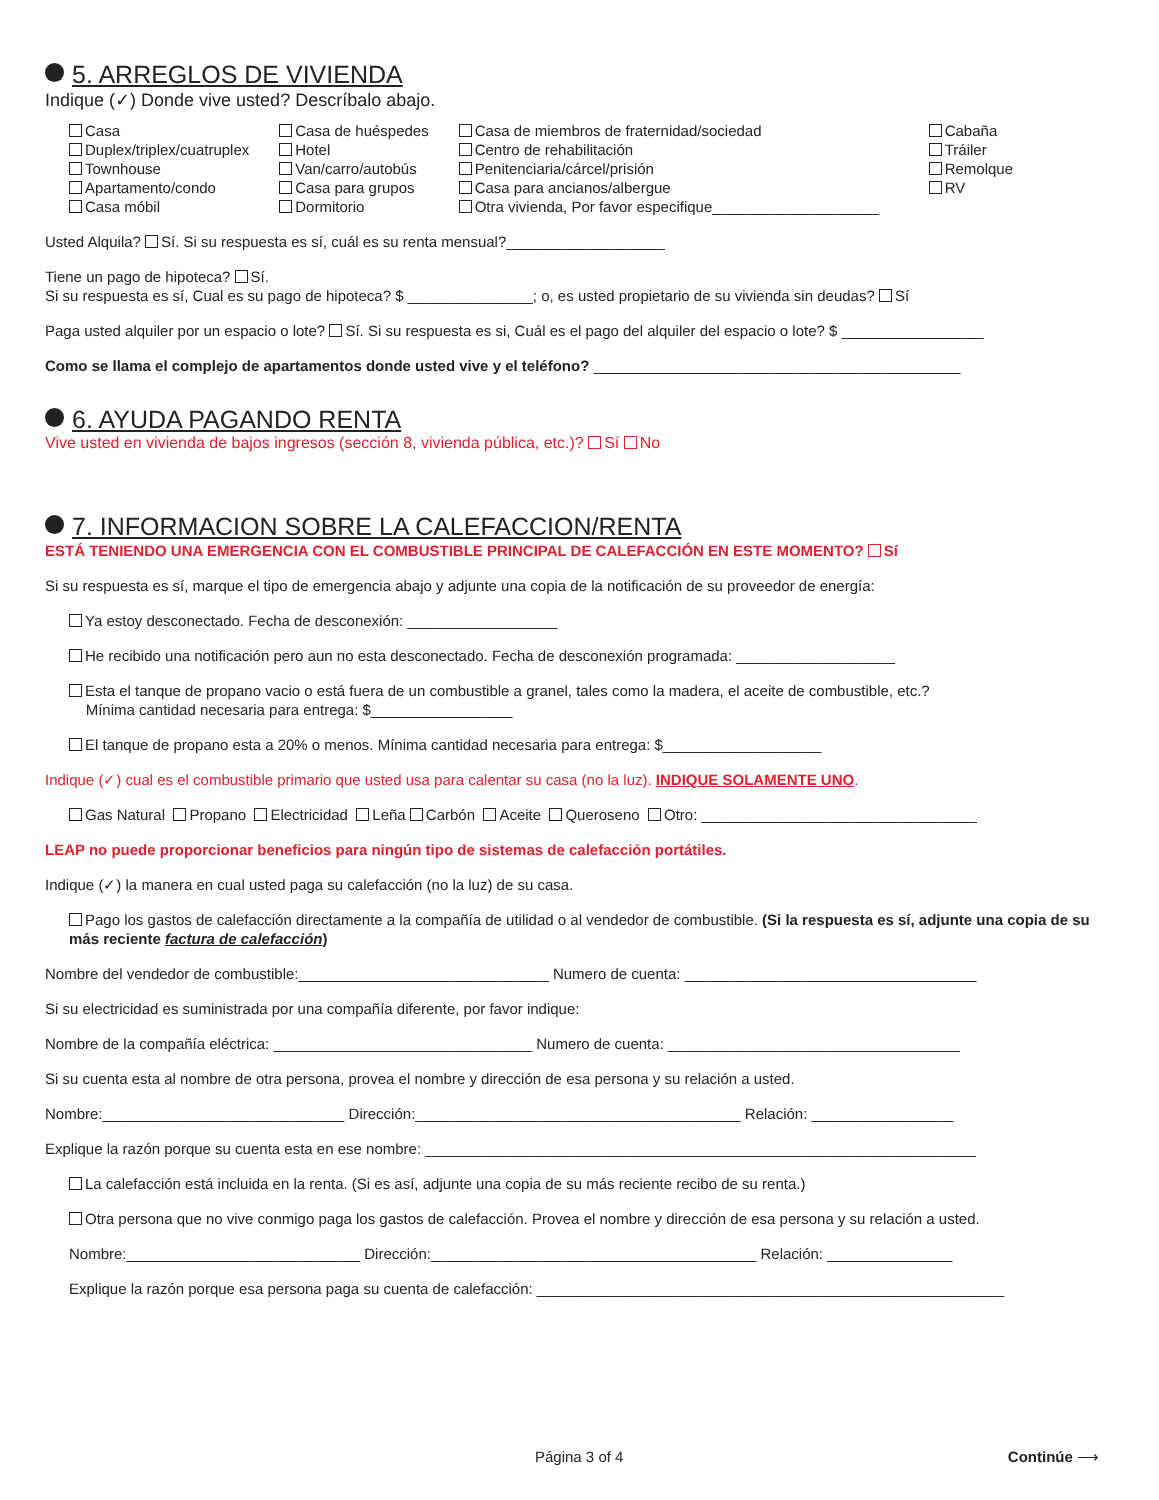5. ARREGLOS DE VIVIENDA
Indique (✓) Donde vive usted? Descríbalo abajo.
Casa
Duplex/triplex/cuatruplex
Townhouse
Apartamento/condo
Casa móbil
Casa de huéspedes
Hotel
Van/carro/autobús
Casa para grupos
Dormitorio
Casa de miembros de fraternidad/sociedad
Centro de rehabilitación
Penitenciaria/cárcel/prisión
Casa para ancianos/albergue
Otra vivienda, Por favor especifique____________________
Cabaña
Tráiler
Remolque
RV
Usted Alquila? Sí. Si su respuesta es sí, cuál es su renta mensual?___________________
Tiene un pago de hipoteca? Sí.
Si su respuesta es sí, Cual es su pago de hipoteca? $ _______________; o, es usted propietario de su vivienda sin deudas? Sí
Paga usted alquiler por un espacio o lote? Sí. Si su respuesta es si, Cuál es el pago del alquiler del espacio o lote? $ _________________
Como se llama el complejo de apartamentos donde usted vive y el teléfono? ____________________________________________
6. AYUDA PAGANDO RENTA
Vive usted en vivienda de bajos ingresos (sección 8, vivienda pública, etc.)? Sí No
7. INFORMACION SOBRE LA CALEFACCION/RENTA
ESTÁ TENIENDO UNA EMERGENCIA CON EL COMBUSTIBLE PRINCIPAL DE CALEFACCIÓN EN ESTE MOMENTO? Sí
Si su respuesta es sí, marque el tipo de emergencia abajo y adjunte una copia de la notificación de su proveedor de energía:
Ya estoy desconectado. Fecha de desconexión: __________________
He recibido una notificación pero aun no esta desconectado. Fecha de desconexión programada: ___________________
Esta el tanque de propano vacio o está fuera de un combustible a granel, tales como la madera, el aceite de combustible, etc.?
Mínima cantidad necesaria para entrega: $_________________
El tanque de propano esta a 20% o menos. Mínima cantidad necesaria para entrega: $___________________
Indique (✓) cual es el combustible primario que usted usa para calentar su casa (no la luz). INDIQUE SOLAMENTE UNO.
Gas Natural Propano Electricidad Leña Carbón Aceite Queroseno Otro: _________________________________
LEAP no puede proporcionar beneficios para ningún tipo de sistemas de calefacción portátiles.
Indique (✓) la manera en cual usted paga su calefacción (no la luz) de su casa.
Pago los gastos de calefacción directamente a la compañía de utilidad o al vendedor de combustible. (Si la respuesta es sí, adjunte una copia de su más reciente factura de calefacción)
Nombre del vendedor de combustible:______________________________ Numero de cuenta: ___________________________________
Si su electricidad es suministrada por una compañía diferente, por favor indique:
Nombre de la compañía eléctrica: _______________________________ Numero de cuenta: ___________________________________
Si su cuenta esta al nombre de otra persona, provea el nombre y dirección de esa persona y su relación a usted.
Nombre:_____________________________ Dirección:_______________________________________ Relación: _________________
Explique la razón porque su cuenta esta en ese nombre: __________________________________________________________________
La calefacción está incluida en la renta. (Si es así, adjunte una copia de su más reciente recibo de su renta.)
Otra persona que no vive conmigo paga los gastos de calefacción. Provea el nombre y dirección de esa persona y su relación a usted.
Nombre:____________________________ Dirección:_______________________________________ Relación: _______________
Explique la razón porque esa persona paga su cuenta de calefacción: ________________________________________________________
Página 3 of 4 Continúe ⟶